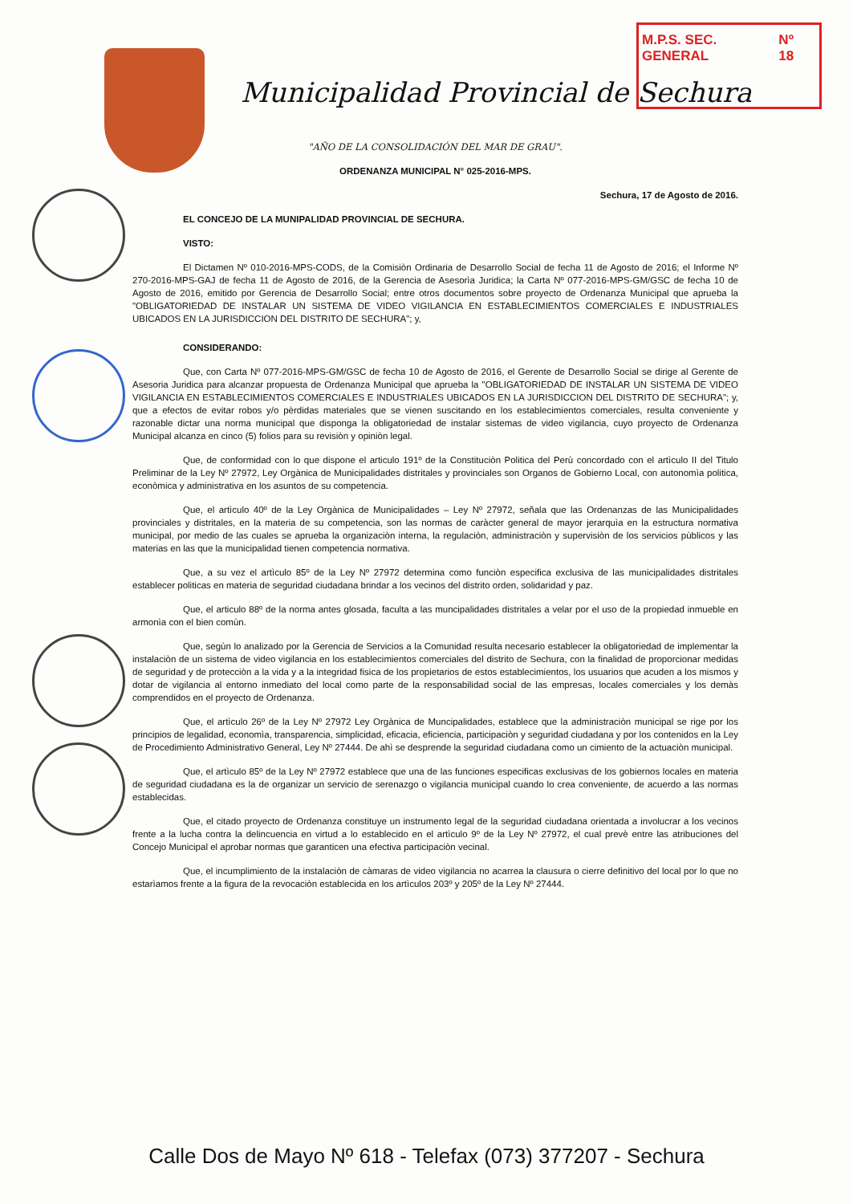M.P.S. SEC. GENERAL Nº 18
Municipalidad Provincial de Sechura
"AÑO DE LA CONSOLIDACIÓN DEL MAR DE GRAU".
ORDENANZA MUNICIPAL N° 025-2016-MPS.
Sechura, 17 de Agosto de 2016.
EL CONCEJO DE LA MUNIPALIDAD PROVINCIAL DE SECHURA.
VISTO:
El Dictamen Nº 010-2016-MPS-CODS, de la Comisiòn Ordinaria de Desarrollo Social de fecha 11 de Agosto de 2016; el Informe Nº 270-2016-MPS-GAJ de fecha 11 de Agosto de 2016, de la Gerencia de Asesorìa Juridica; la Carta Nº 077-2016-MPS-GM/GSC de fecha 10 de Agosto de 2016, emitido por Gerencia de Desarrollo Social; entre otros documentos sobre proyecto de Ordenanza Municipal que aprueba la "OBLIGATORIEDAD DE INSTALAR UN SISTEMA DE VIDEO VIGILANCIA EN ESTABLECIMIENTOS COMERCIALES E INDUSTRIALES UBICADOS EN LA JURISDICCION DEL DISTRITO DE SECHURA"; y,
CONSIDERANDO:
Que, con Carta Nº 077-2016-MPS-GM/GSC de fecha 10 de Agosto de 2016, el Gerente de Desarrollo Social se dirige al Gerente de Asesoria Juridica para alcanzar propuesta de Ordenanza Municipal que aprueba la "OBLIGATORIEDAD DE INSTALAR UN SISTEMA DE VIDEO VIGILANCIA EN ESTABLECIMIENTOS COMERCIALES E INDUSTRIALES UBICADOS EN LA JURISDICCION DEL DISTRITO DE SECHURA"; y, que a efectos de evitar robos y/o pèrdidas materiales que se vienen suscitando en los establecimientos comerciales, resulta conveniente y razonable dictar una norma municipal que disponga la obligatoriedad de instalar sistemas de video vigilancia, cuyo proyecto de Ordenanza Municipal alcanza en cinco (5) folios para su revisiòn y opiniòn legal.
Que, de conformidad con lo que dispone el articulo 191º de la Constituciòn Politica del Perù concordado con el artìculo II del Titulo Preliminar de la Ley Nº 27972, Ley Orgànica de Municipalidades distritales y provinciales son Organos de Gobierno Local, con autonomìa politica, econòmica y administrativa en los asuntos de su competencia.
Que, el artìculo 40º de la Ley Orgànica de Municipalidades – Ley Nº 27972, señala que las Ordenanzas de las Municipalidades provinciales y distritales, en la materia de su competencia, son las normas de caràcter general de mayor jerarquìa en la estructura normativa municipal, por medio de las cuales se aprueba la organizaciòn interna, la regulaciòn, administraciòn y supervisiòn de los servicios pùblicos y las materias en las que la municipalidad tienen competencia normativa.
Que, a su vez el artìculo 85º de la Ley Nº 27972 determina como funciòn especifica exclusiva de las municipalidades distritales establecer politicas en materia de seguridad ciudadana brindar a los vecinos del distrito orden, solidaridad y paz.
Que, el articulo 88º de la norma antes glosada, faculta a las muncipalidades distritales a velar por el uso de la propiedad inmueble en armonìa con el bien comùn.
Que, segùn lo analizado por la Gerencia de Servicios a la Comunidad resulta necesario establecer la obligatoriedad de implementar la instalaciòn de un sistema de video vigilancia en los establecimientos comerciales del distrito de Sechura, con la finalidad de proporcionar medidas de seguridad y de protecciòn a la vida y a la integridad fisica de los propietarios de estos establecimientos, los usuarios que acuden a los mismos y dotar de vigilancia al entorno inmediato del local como parte de la responsabilidad social de las empresas, locales comerciales y los demàs comprendidos en el proyecto de Ordenanza.
Que, el artìculo 26º de la Ley Nº 27972 Ley Orgànica de Muncipalidades, establece que la administraciòn municipal se rige por los principios de legalidad, economìa, transparencia, simplicidad, eficacia, eficiencia, participaciòn y seguridad ciudadana y por los contenidos en la Ley de Procedimiento Administrativo General, Ley Nº 27444. De ahì se desprende la seguridad ciudadana como un cimiento de la actuaciòn municipal.
Que, el artìculo 85º de la Ley Nº 27972 establece que una de las funciones especificas exclusivas de los gobiernos locales en materia de seguridad ciudadana es la de organizar un servicio de serenazgo o vigilancia municipal cuando lo crea conveniente, de acuerdo a las normas establecidas.
Que, el citado proyecto de Ordenanza constituye un instrumento legal de la seguridad ciudadana orientada a involucrar a los vecinos frente a la lucha contra la delincuencia en virtud a lo establecido en el artìculo 9º de la Ley Nº 27972, el cual prevè entre las atribuciones del Concejo Municipal el aprobar normas que garanticen una efectiva participaciòn vecinal.
Que, el incumplimiento de la instalaciòn de càmaras de video vigilancia no acarrea la clausura o cierre definitivo del local por lo que no estarìamos frente a la figura de la revocaciòn establecida en los artìculos 203º y 205º de la Ley Nº 27444.
Calle Dos de Mayo Nº 618 - Telefax (073) 377207 - Sechura